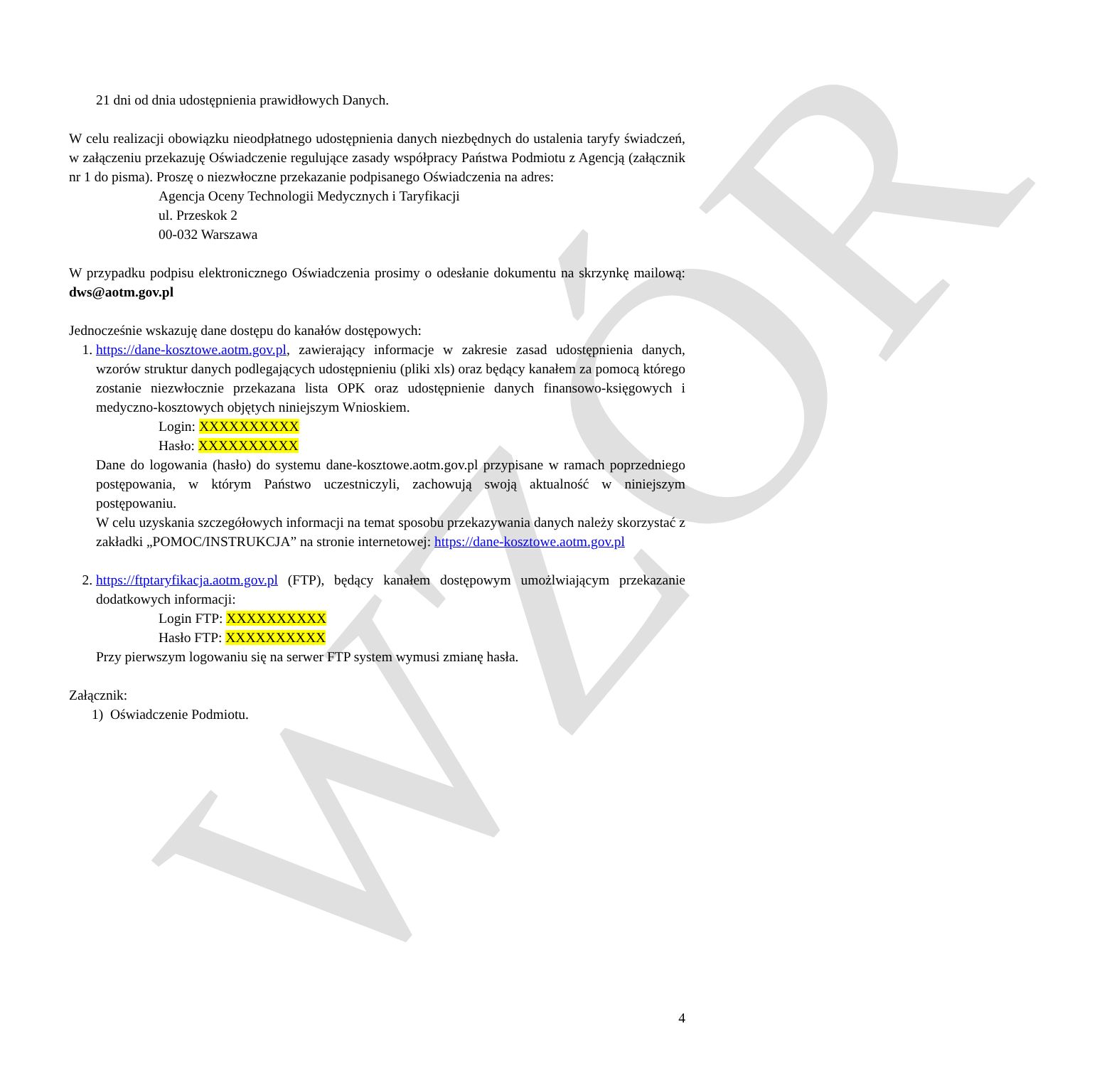WZÓR
21 dni od dnia udostępnienia prawidłowych Danych.
W celu realizacji obowiązku nieodpłatnego udostępnienia danych niezbędnych do ustalenia taryfy świadczeń, w załączeniu przekazuję Oświadczenie regulujące zasady współpracy Państwa Podmiotu z Agencją (załącznik nr 1 do pisma). Proszę o niezwłoczne przekazanie podpisanego Oświadczenia na adres:
Agencja Oceny Technologii Medycznych i Taryfikacji
ul. Przeskok 2
00-032 Warszawa
W przypadku podpisu elektronicznego Oświadczenia prosimy o odesłanie dokumentu na skrzynkę mailową: dws@aotm.gov.pl
Jednocześnie wskazuję dane dostępu do kanałów dostępowych:
1. https://dane-kosztowe.aotm.gov.pl, zawierający informacje w zakresie zasad udostępnienia danych, wzorów struktur danych podlegających udostępnieniu (pliki xls) oraz będący kanałem za pomocą którego zostanie niezwłocznie przekazana lista OPK oraz udostępnienie danych finansowo-księgowych i medyczno-kosztowych objętych niniejszym Wnioskiem.
Login: XXXXXXXXXX
Hasło: XXXXXXXXXX
Dane do logowania (hasło) do systemu dane-kosztowe.aotm.gov.pl przypisane w ramach poprzedniego postępowania, w którym Państwo uczestniczyli, zachowują swoją aktualność w niniejszym postępowaniu.
W celu uzyskania szczegółowych informacji na temat sposobu przekazywania danych należy skorzystać z zakładki „POMOC/INSTRUKCJA” na stronie internetowej: https://dane-kosztowe.aotm.gov.pl
2. https://ftptaryfikacja.aotm.gov.pl (FTP), będący kanałem dostępowym umożlwiającym przekazanie dodatkowych informacji:
Login FTP: XXXXXXXXXX
Hasło FTP: XXXXXXXXXX
Przy pierwszym logowaniu się na serwer FTP system wymusi zmianę hasła.
Załącznik:
1) Oświadczenie Podmiotu.
4